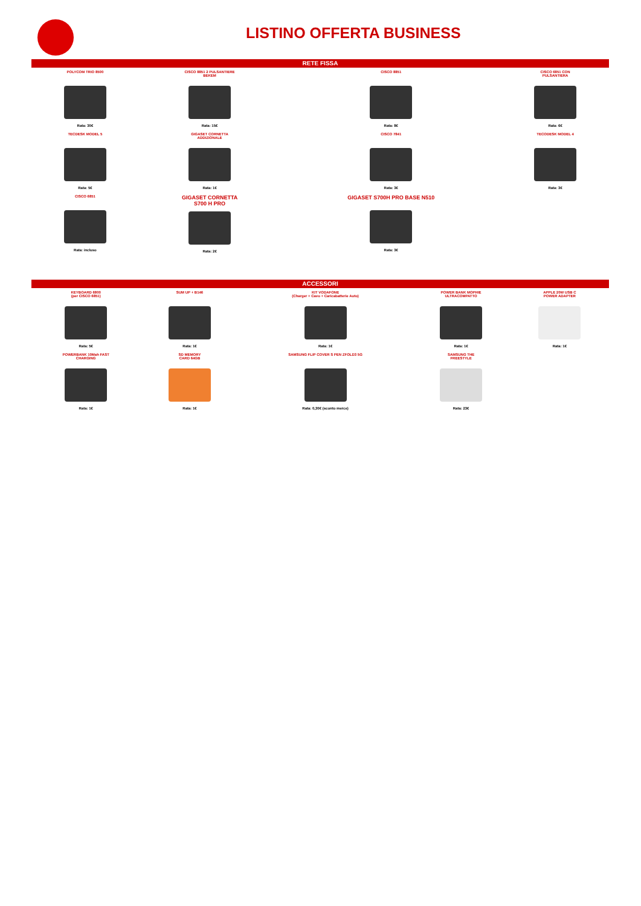LISTINO OFFERTA BUSINESS
RETE FISSA
| POLYCOM TRIO 8500 Rata: 30€ | CISCO 8851 2 PULSANTIERE BEKEM Rata: 15€ | CISCO 8851 Rata: 8€ | CISCO 6851 CON PULSANTIERA Rata: 6€ | |
| TECDESK MODEL 5 Rata: 5€ | GIGASET CORNETTA ADDIZIONALE Rata: 1€ | CISCO 7841 Rata: 3€ | TECODESK MODEL 4 Rata: 3€ | |
| CISCO 6851 Rata: incluso | GIGASET CORNETTA S700 H PRO Rata: 2€ | GIGASET S700H PRO BASE N510 Rata: 3€ | | |
ACCESSORI
| KEYBOARD 6800 (per CISCO 6851) Rata: 5€ | SUM UP + B146 Rata: 1€ | KIT VODAFONE (Charger + Cavo + Caricabatterie Auto) Rata: 1€ | POWER BANK MOPHIE ULTRACOMPATTO Rata: 1€ | APPLE 20W USB C POWER ADAPTER Rata: 1€ |
| POWERBANK 10Mah FAST CHARGING Rata: 1€ | SD MEMORY CARD 64GB Rata: 1€ | SAMSUNG FLIP COVER S PEN ZFOLD3 5G Rata: 0,30€ (sconto merce) | SAMSUNG THE FREESTYLE Rata: 23€ | |